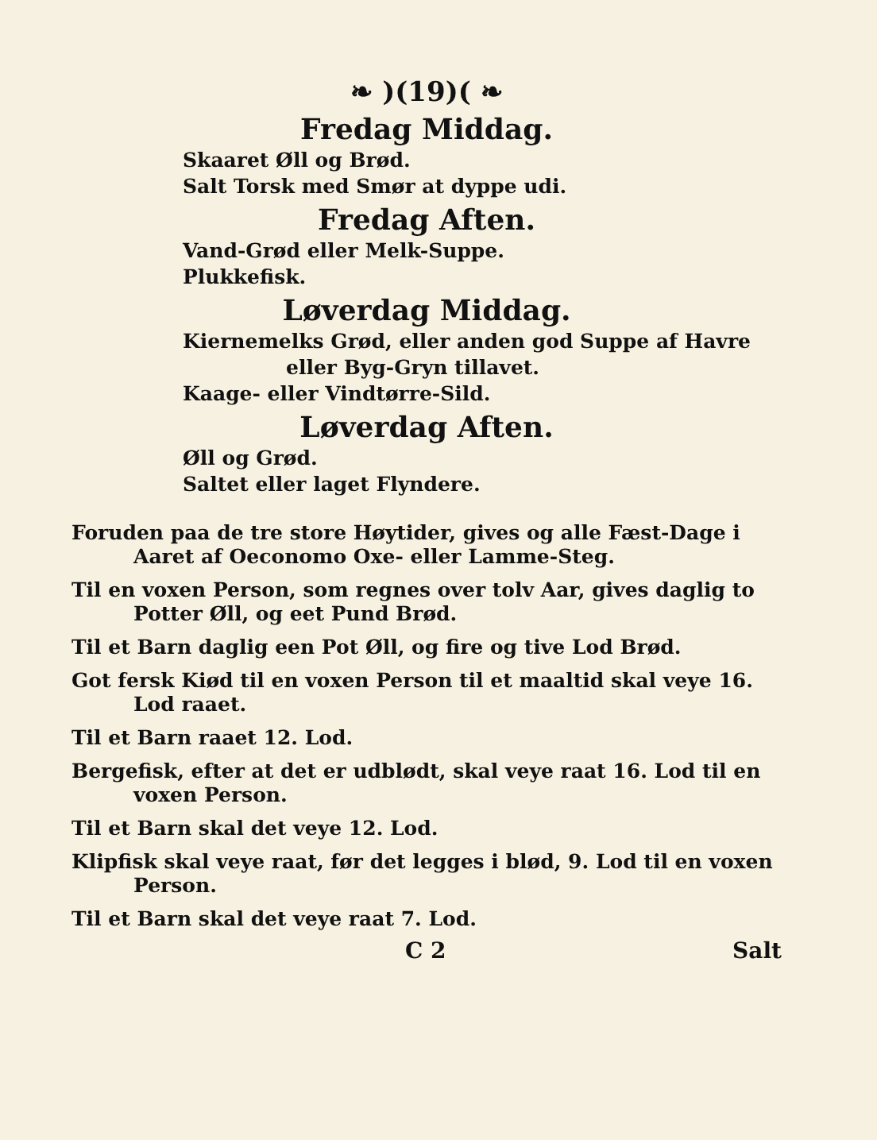❧ )(19)( ❧
Fredag Middag.
Skaaret Øll og Brød.
Salt Torsk med Smør at dyppe udi.
Fredag Aften.
Vand-Grød eller Melk-Suppe.
Plukkefisk.
Løverdag Middag.
Kiernemelks Grød, eller anden god Suppe af Havre
eller Byg-Gryn tillavet.
Kaage- eller Vindtørre-Sild.
Løverdag Aften.
Øll og Grød.
Saltet eller laget Flyndere.
Foruden paa de tre store Høytider, gives og alle Fæst-Dage i Aaret af Oeconomo Oxe- eller Lamme-Steg.
Til en voxen Person, som regnes over tolv Aar, gives daglig to Potter Øll, og eet Pund Brød.
Til et Barn daglig een Pot Øll, og fire og tive Lod Brød.
Got fersk Kiød til en voxen Person til et maaltid skal veye 16. Lod raaet.
Til et Barn raaet 12. Lod.
Bergefisk, efter at det er udblødt, skal veye raat 16. Lod til en voxen Person.
Til et Barn skal det veye 12. Lod.
Klipfisk skal veye raat, før det legges i blød, 9. Lod til en voxen Person.
Til et Barn skal det veye raat 7. Lod.
C 2 Salt